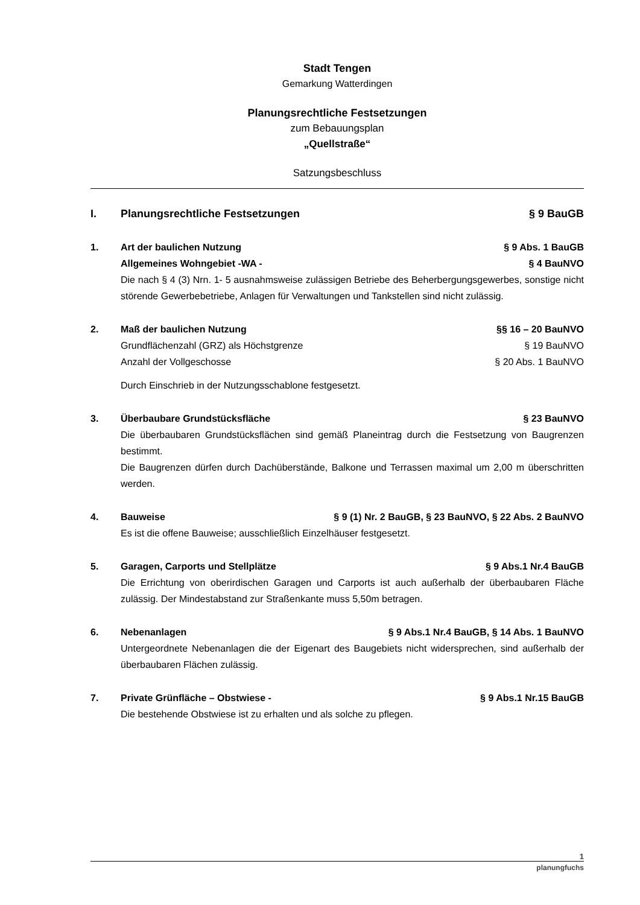Stadt Tengen
Gemarkung Watterdingen
Planungsrechtliche Festsetzungen
zum Bebauungsplan
„Quellstraße“
Satzungsbeschluss
I. Planungsrechtliche Festsetzungen § 9 BauGB
1. Art der baulichen Nutzung § 9 Abs. 1 BauGB
Allgemeines Wohngebiet -WA - § 4 BauNVO
Die nach § 4 (3) Nrn. 1- 5 ausnahmsweise zulässigen Betriebe des Beherbergungsgewerbes, sonstige nicht störende Gewerbebetriebe, Anlagen für Verwaltungen und Tankstellen sind nicht zulässig.
2. Maß der baulichen Nutzung §§ 16 – 20 BauNVO
Grundflächenzahl (GRZ) als Höchstgrenze § 19 BauNVO
Anzahl der Vollgeschosse § 20 Abs. 1 BauNVO
Durch Einschrieb in der Nutzungsschablone festgesetzt.
3. Überbaubare Grundstücksfläche § 23 BauNVO
Die überbaubaren Grundstücksflächen sind gemäß Planeintrag durch die Festsetzung von Baugrenzen bestimmt.
Die Baugrenzen dürfen durch Dachüberstände, Balkone und Terrassen maximal um 2,00 m überschritten werden.
4. Bauweise § 9 (1) Nr. 2 BauGB, § 23 BauNVO, § 22 Abs. 2 BauNVO
Es ist die offene Bauweise; ausschließlich Einzelhäuser festgesetzt.
5. Garagen, Carports und Stellplätze § 9 Abs.1 Nr.4 BauGB
Die Errichtung von oberirdischen Garagen und Carports ist auch außerhalb der überbaubaren Fläche zulässig. Der Mindestabstand zur Straßenkante muss 5,50m betragen.
6. Nebenanlagen § 9 Abs.1 Nr.4 BauGB, § 14 Abs. 1 BauNVO
Untergeordnete Nebenanlagen die der Eigenart des Baugebiets nicht widersprechen, sind außerhalb der überbaubaren Flächen zulässig.
7. Private Grünfläche – Obstwiese - § 9 Abs.1 Nr.15 BauGB
Die bestehende Obstwiese ist zu erhalten und als solche zu pflegen.
1
planungfuchs